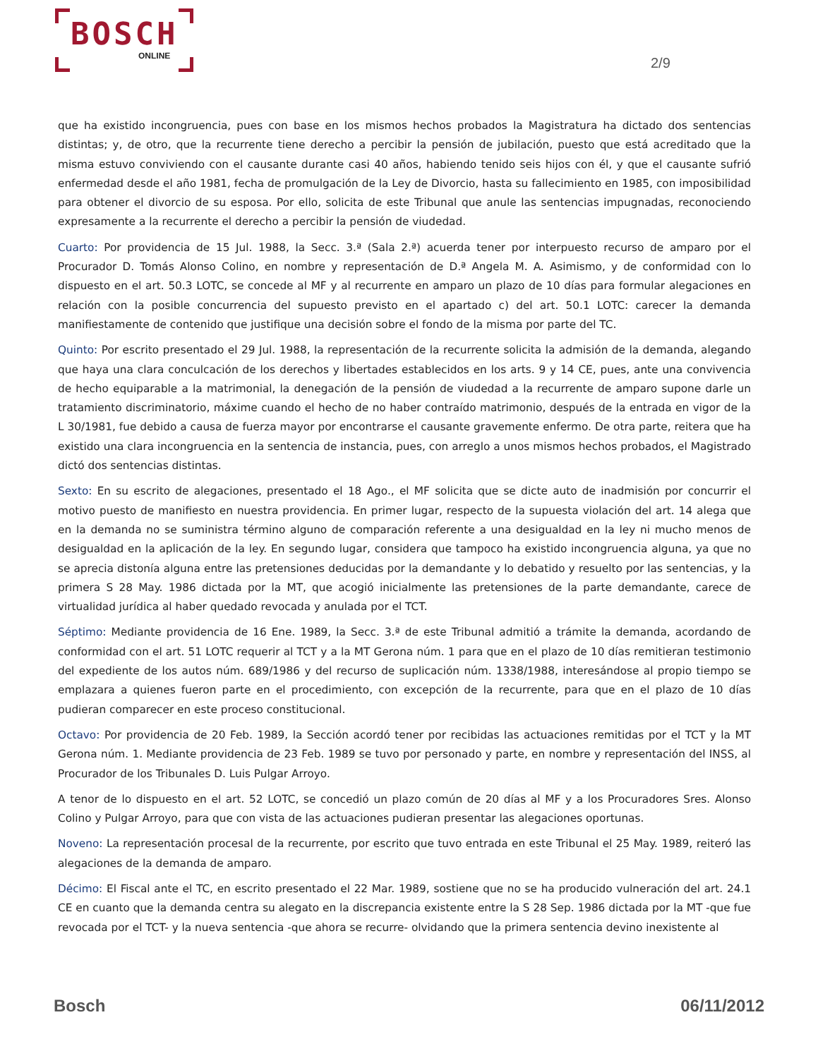BOSCH
ONLINE
2/9
que ha existido incongruencia, pues con base en los mismos hechos probados la Magistratura ha dictado dos sentencias distintas; y, de otro, que la recurrente tiene derecho a percibir la pensión de jubilación, puesto que está acreditado que la misma estuvo conviviendo con el causante durante casi 40 años, habiendo tenido seis hijos con él, y que el causante sufrió enfermedad desde el año 1981, fecha de promulgación de la Ley de Divorcio, hasta su fallecimiento en 1985, con imposibilidad para obtener el divorcio de su esposa. Por ello, solicita de este Tribunal que anule las sentencias impugnadas, reconociendo expresamente a la recurrente el derecho a percibir la pensión de viudedad.
Cuarto: Por providencia de 15 Jul. 1988, la Secc. 3.ª (Sala 2.ª) acuerda tener por interpuesto recurso de amparo por el Procurador D. Tomás Alonso Colino, en nombre y representación de D.ª Angela M. A. Asimismo, y de conformidad con lo dispuesto en el art. 50.3 LOTC, se concede al MF y al recurrente en amparo un plazo de 10 días para formular alegaciones en relación con la posible concurrencia del supuesto previsto en el apartado c) del art. 50.1 LOTC: carecer la demanda manifiestamente de contenido que justifique una decisión sobre el fondo de la misma por parte del TC.
Quinto: Por escrito presentado el 29 Jul. 1988, la representación de la recurrente solicita la admisión de la demanda, alegando que haya una clara conculcación de los derechos y libertades establecidos en los arts. 9 y 14 CE, pues, ante una convivencia de hecho equiparable a la matrimonial, la denegación de la pensión de viudedad a la recurrente de amparo supone darle un tratamiento discriminatorio, máxime cuando el hecho de no haber contraído matrimonio, después de la entrada en vigor de la L 30/1981, fue debido a causa de fuerza mayor por encontrarse el causante gravemente enfermo. De otra parte, reitera que ha existido una clara incongruencia en la sentencia de instancia, pues, con arreglo a unos mismos hechos probados, el Magistrado dictó dos sentencias distintas.
Sexto: En su escrito de alegaciones, presentado el 18 Ago., el MF solicita que se dicte auto de inadmisión por concurrir el motivo puesto de manifiesto en nuestra providencia. En primer lugar, respecto de la supuesta violación del art. 14 alega que en la demanda no se suministra término alguno de comparación referente a una desigualdad en la ley ni mucho menos de desigualdad en la aplicación de la ley. En segundo lugar, considera que tampoco ha existido incongruencia alguna, ya que no se aprecia distonía alguna entre las pretensiones deducidas por la demandante y lo debatido y resuelto por las sentencias, y la primera S 28 May. 1986 dictada por la MT, que acogió inicialmente las pretensiones de la parte demandante, carece de virtualidad jurídica al haber quedado revocada y anulada por el TCT.
Séptimo: Mediante providencia de 16 Ene. 1989, la Secc. 3.ª de este Tribunal admitió a trámite la demanda, acordando de conformidad con el art. 51 LOTC requerir al TCT y a la MT Gerona núm. 1 para que en el plazo de 10 días remitieran testimonio del expediente de los autos núm. 689/1986 y del recurso de suplicación núm. 1338/1988, interesándose al propio tiempo se emplazara a quienes fueron parte en el procedimiento, con excepción de la recurrente, para que en el plazo de 10 días pudieran comparecer en este proceso constitucional.
Octavo: Por providencia de 20 Feb. 1989, la Sección acordó tener por recibidas las actuaciones remitidas por el TCT y la MT Gerona núm. 1. Mediante providencia de 23 Feb. 1989 se tuvo por personado y parte, en nombre y representación del INSS, al Procurador de los Tribunales D. Luis Pulgar Arroyo.
A tenor de lo dispuesto en el art. 52 LOTC, se concedió un plazo común de 20 días al MF y a los Procuradores Sres. Alonso Colino y Pulgar Arroyo, para que con vista de las actuaciones pudieran presentar las alegaciones oportunas.
Noveno: La representación procesal de la recurrente, por escrito que tuvo entrada en este Tribunal el 25 May. 1989, reiteró las alegaciones de la demanda de amparo.
Décimo: El Fiscal ante el TC, en escrito presentado el 22 Mar. 1989, sostiene que no se ha producido vulneración del art. 24.1 CE en cuanto que la demanda centra su alegato en la discrepancia existente entre la S 28 Sep. 1986 dictada por la MT -que fue revocada por el TCT- y la nueva sentencia -que ahora se recurre- olvidando que la primera sentencia devino inexistente al
Bosch 06/11/2012